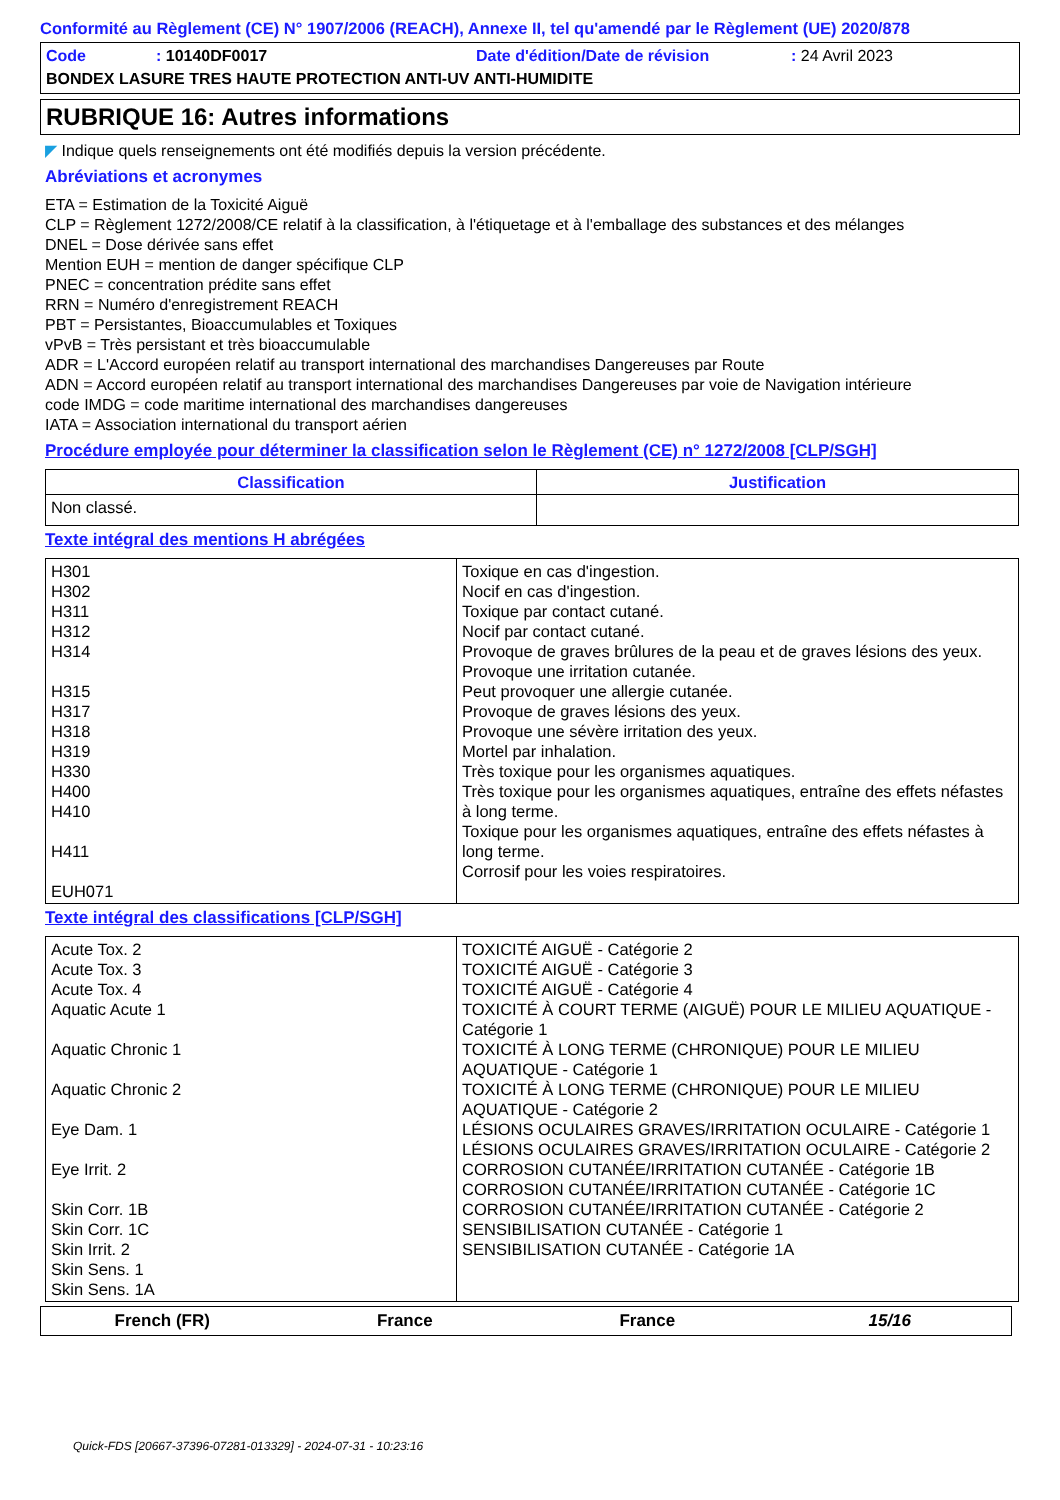Conformité au Règlement (CE) N° 1907/2006 (REACH), Annexe II, tel qu'amendé par le Règlement (UE) 2020/878
Code: 10140DF0017 Date d'édition/Date de révision: 24 Avril 2023
BONDEX LASURE TRES HAUTE PROTECTION ANTI-UV ANTI-HUMIDITE
RUBRIQUE 16: Autres informations
◤ Indique quels renseignements ont été modifiés depuis la version précédente.
Abréviations et acronymes
ETA = Estimation de la Toxicité Aiguë
CLP = Règlement 1272/2008/CE relatif à la classification, à l'étiquetage et à l'emballage des substances et des mélanges
DNEL = Dose dérivée sans effet
Mention EUH = mention de danger spécifique CLP
PNEC = concentration prédite sans effet
RRN = Numéro d'enregistrement REACH
PBT = Persistantes, Bioaccumulables et Toxiques
vPvB = Très persistant et très bioaccumulable
ADR = L'Accord européen relatif au transport international des marchandises Dangereuses par Route
ADN = Accord européen relatif au transport international des marchandises Dangereuses par voie de Navigation intérieure
code IMDG = code maritime international des marchandises dangereuses
IATA = Association international du transport aérien
Procédure employée pour déterminer la classification selon le Règlement (CE) n° 1272/2008 [CLP/SGH]
| Classification | Justification |
| --- | --- |
| Non classé. | |
Texte intégral des mentions H abrégées
| H301 H302 H311 H312 H314 H315 H317 H318 H319 H330 H400 H410 H411 EUH071 | Toxique en cas d'ingestion. Nocif en cas d'ingestion. Toxique par contact cutané. Nocif par contact cutané. Provoque de graves brûlures de la peau et de graves lésions des yeux. Provoque une irritation cutanée. Peut provoquer une allergie cutanée. Provoque de graves lésions des yeux. Provoque une sévère irritation des yeux. Mortel par inhalation. Très toxique pour les organismes aquatiques. Très toxique pour les organismes aquatiques, entraîne des effets néfastes à long terme. Toxique pour les organismes aquatiques, entraîne des effets néfastes à long terme. Corrosif pour les voies respiratoires. |
Texte intégral des classifications [CLP/SGH]
| Acute Tox. 2 Acute Tox. 3 Acute Tox. 4 Aquatic Acute 1 Aquatic Chronic 1 Aquatic Chronic 2 Eye Dam. 1 Eye Irrit. 2 Skin Corr. 1B Skin Corr. 1C Skin Irrit. 2 Skin Sens. 1 Skin Sens. 1A | TOXICITÉ AIGUË - Catégorie 2 TOXICITÉ AIGUË - Catégorie 3 TOXICITÉ AIGUË - Catégorie 4 TOXICITÉ À COURT TERME (AIGUË) POUR LE MILIEU AQUATIQUE - Catégorie 1 TOXICITÉ À LONG TERME (CHRONIQUE) POUR LE MILIEU AQUATIQUE - Catégorie 1 TOXICITÉ À LONG TERME (CHRONIQUE) POUR LE MILIEU AQUATIQUE - Catégorie 2 LÉSIONS OCULAIRES GRAVES/IRRITATION OCULAIRE - Catégorie 1 LÉSIONS OCULAIRES GRAVES/IRRITATION OCULAIRE - Catégorie 2 CORROSION CUTANÉE/IRRITATION CUTANÉE - Catégorie 1B CORROSION CUTANÉE/IRRITATION CUTANÉE - Catégorie 1C CORROSION CUTANÉE/IRRITATION CUTANÉE - Catégorie 2 SENSIBILISATION CUTANÉE - Catégorie 1 SENSIBILISATION CUTANÉE - Catégorie 1A |
French (FR) France France 15/16
Quick-FDS [20667-37396-07281-013329] - 2024-07-31 - 10:23:16